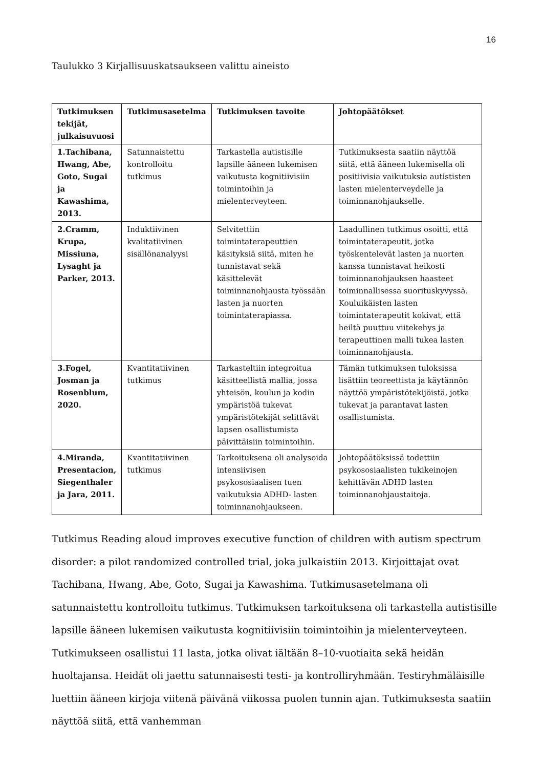16
Taulukko 3 Kirjallisuuskatsaukseen valittu aineisto
| Tutkimuksen tekijät, julkaisuvuosi | Tutkimusasetelma | Tutkimuksen tavoite | Johtopäätökset |
| --- | --- | --- | --- |
| 1.Tachibana, Hwang, Abe, Goto, Sugai ja Kawashima, 2013. | Satunnaistettu kontrolloitu tutkimus | Tarkastella autistisille lapsille ääneen lukemisen vaikutusta kognitiivisiin toimintoihin ja mielenterveyteen. | Tutkimuksesta saatiin näyttöä siitä, että ääneen lukemisella oli positiivisia vaikutuksia autististen lasten mielenterveydelle ja toiminnanohjaukselle. |
| 2.Cramm, Krupa, Missiuna, Lysaght ja Parker, 2013. | Induktiivinen kvalitatiivinen sisällönanalyysi | Selvitettiin toimintaterapeuttien käsityksiä siitä, miten he tunnistavat sekä käsittelevät toiminnanohjausta työssään lasten ja nuorten toimintaterapiassa. | Laadullinen tutkimus osoitti, että toimintaterapeutit, jotka työskentelevät lasten ja nuorten kanssa tunnistavat heikosti toiminnanohjauksen haasteet toiminnallisessa suorituskyvyssä. Kouluikäisten lasten toimintaterapeutit kokivat, että heiltä puuttuu viitekehys ja terapeuttinen malli tukea lasten toiminnanohjausta. |
| 3.Fogel, Josman ja Rosenblum, 2020. | Kvantitatiivinen tutkimus | Tarkasteltiin integroitua käsitteellistä mallia, jossa yhteisön, koulun ja kodin ympäristöä tukevat ympäristötekijät selittävät lapsen osallistumista päivittäisiin toimintoihin. | Tämän tutkimuksen tuloksissa lisättiin teoreettista ja käytännön näyttöä ympäristötekijöistä, jotka tukevat ja parantavat lasten osallistumista. |
| 4.Miranda, Presentacion, Siegenthaler ja Jara, 2011. | Kvantitatiivinen tutkimus | Tarkoituksena oli analysoida intensiivisen psykososiaalisen tuen vaikutuksia ADHD- lasten toiminnanohjaukseen. | Johtopäätöksissä todettiin psykososiaalisten tukikeinojen kehittävän ADHD lasten toiminnanohjaustaitoja. |
Tutkimus Reading aloud improves executive function of children with autism spectrum disorder: a pilot randomized controlled trial, joka julkaistiin 2013. Kirjoittajat ovat Tachibana, Hwang, Abe, Goto, Sugai ja Kawashima. Tutkimusasetelmana oli satunnaistettu kontrolloitu tutkimus. Tutkimuksen tarkoituksena oli tarkastella autistisille lapsille ääneen lukemisen vaikutusta kognitiivisiin toimintoihin ja mielenterveyteen. Tutkimukseen osallistui 11 lasta, jotka olivat iältään 8–10-vuotiaita sekä heidän huoltajansa. Heidät oli jaettu satunnaisesti testi- ja kontrolliryhmään. Testiryhmäläisille luettiin ääneen kirjoja viitenä päivänä viikossa puolen tunnin ajan. Tutkimuksesta saatiin näyttöä siitä, että vanhemman